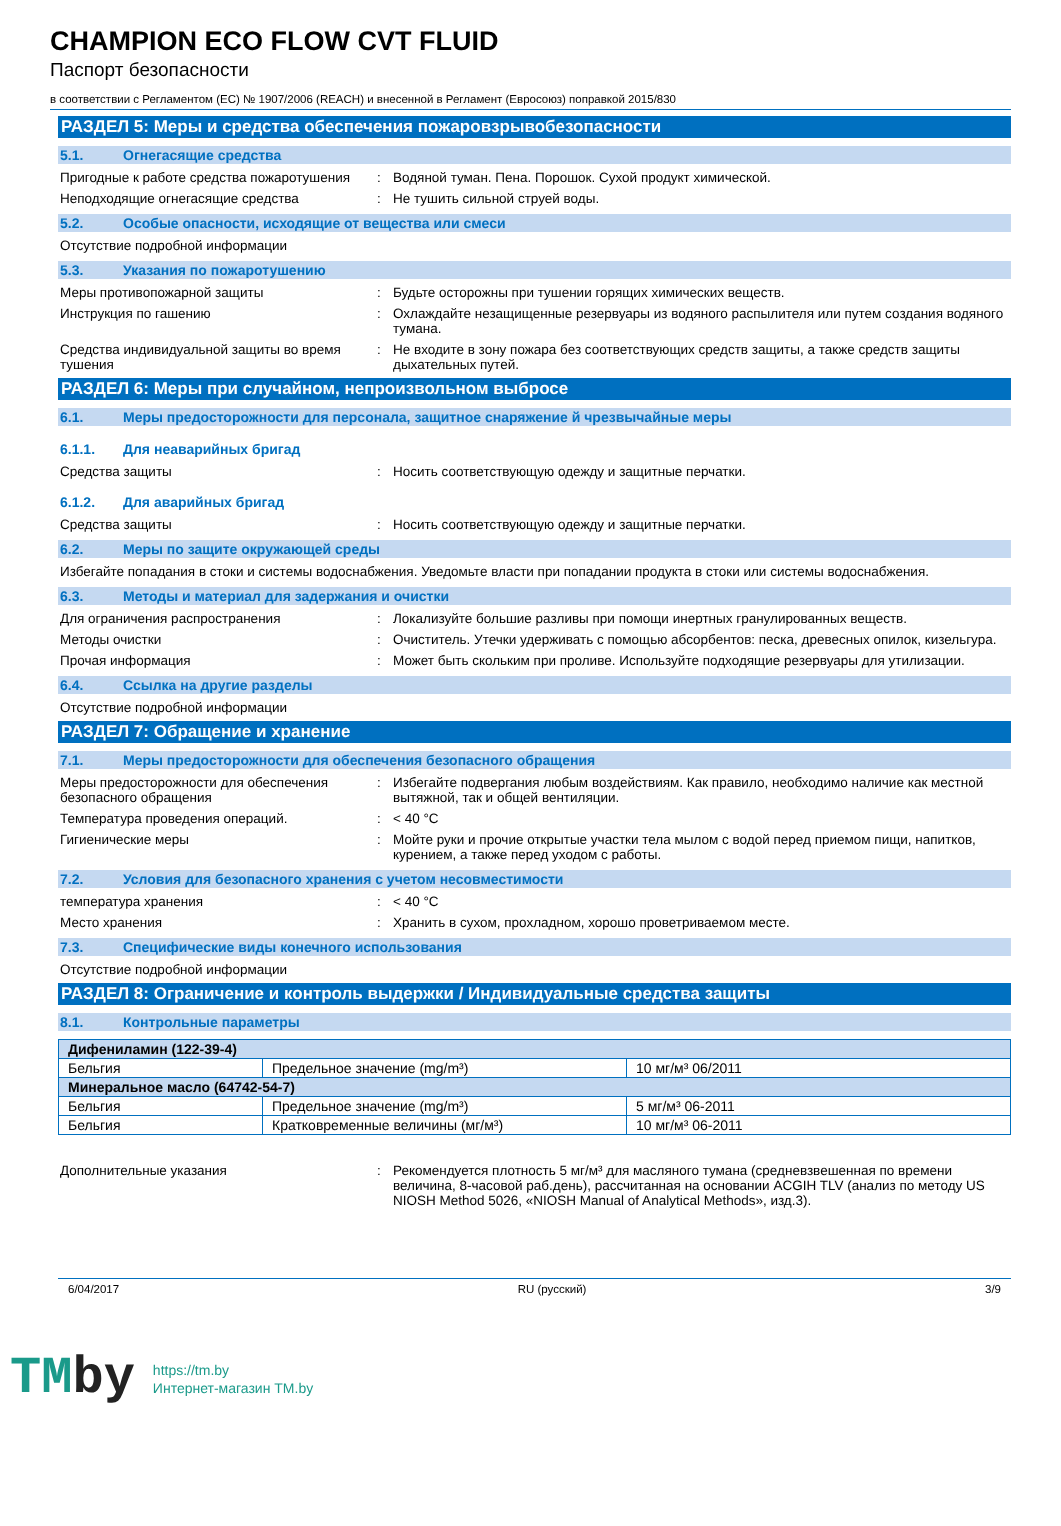CHAMPION ECO FLOW CVT FLUID
Паспорт безопасности
в соответствии с Регламентом (ЕС) № 1907/2006 (REACH) и внесенной в Регламент (Евросоюз) поправкой 2015/830
РАЗДЕЛ 5: Меры и средства обеспечения пожаровзрывобезопасности
5.1. Огнегасящие средства
Пригодные к работе средства пожаротушения
: Водяной туман. Пена. Порошок. Сухой продукт химической.
Неподходящие огнегасящие средства : Не тушить сильной струей воды.
5.2. Особые опасности, исходящие от вещества или смеси
Отсутствие подробной информации
5.3. Указания по пожаротушению
Меры противопожарной защиты : Будьте осторожны при тушении горящих химических веществ.
Инструкция по гашению : Охлаждайте незащищенные резервуары из водяного распылителя или путем создания водяного тумана.
Средства индивидуальной защиты во время тушения
: Не входите в зону пожара без соответствующих средств защиты, а также средств защиты дыхательных путей.
РАЗДЕЛ 6: Меры при случайном, непроизвольном выбросе
6.1. Меры предосторожности для персонала, защитное снаряжение й чрезвычайные меры
6.1.1. Для неаварийных бригад
Средства защиты : Носить соответствующую одежду и защитные перчатки.
6.1.2. Для аварийных бригад
Средства защиты : Носить соответствующую одежду и защитные перчатки.
6.2. Меры по защите окружающей среды
Избегайте попадания в стоки и системы водоснабжения. Уведомьте власти при попадании продукта в стоки или системы водоснабжения.
6.3. Методы и материал для задержания и очистки
Для ограничения распространения : Локализуйте большие разливы при помощи инертных гранулированных веществ.
Методы очистки : Очиститель. Утечки удерживать с помощью абсорбентов: песка, древесных опилок, кизельгура.
Прочая информация : Может быть скольким при проливе. Используйте подходящие резервуары для утилизации.
6.4. Ссылка на другие разделы
Отсутствие подробной информации
РАЗДЕЛ 7: Обращение и хранение
7.1. Меры предосторожности для обеспечения безопасного обращения
Меры предосторожности для обеспечения безопасного обращения
: Избегайте подвергания любым воздействиям. Как правило, необходимо наличие как местной вытяжной, так и общей вентиляции.
Температура проведения операций. : < 40 °C
Гигиенические меры : Мойте руки и прочие открытые участки тела мылом с водой перед приемом пищи, напитков, курением, а также перед уходом с работы.
7.2. Условия для безопасного хранения с учетом несовместимости
температура хранения : < 40 °C
Место хранения : Хранить в сухом, прохладном, хорошо проветриваемом месте.
7.3. Специфические виды конечного использования
Отсутствие подробной информации
РАЗДЕЛ 8: Ограничение и контроль выдержки / Индивидуальные средства защиты
8.1. Контрольные параметры
| Дифениламин (122-39-4) | | |
| Бельгия | Предельное значение (mg/m³) | 10 мг/м³ 06/2011 |
| Минеральное масло (64742-54-7) | | |
| Бельгия | Предельное значение (mg/m³) | 5 мг/м³ 06-2011 |
| Бельгия | Кратковременные величины (мг/м³) | 10 мг/м³ 06-2011 |
Дополнительные указания : Рекомендуется плотность 5 мг/м³ для масляного тумана (средневзвешенная по времени величина, 8-часовой раб.день), рассчитанная на основании ACGIH TLV (анализ по методу US NIOSH Method 5026, «NIOSH Manual of Analytical Methods», изд.3).
6/04/2017 RU (русский) 3/9
TMby
https://tm.by
Интернет-магазин TM.by